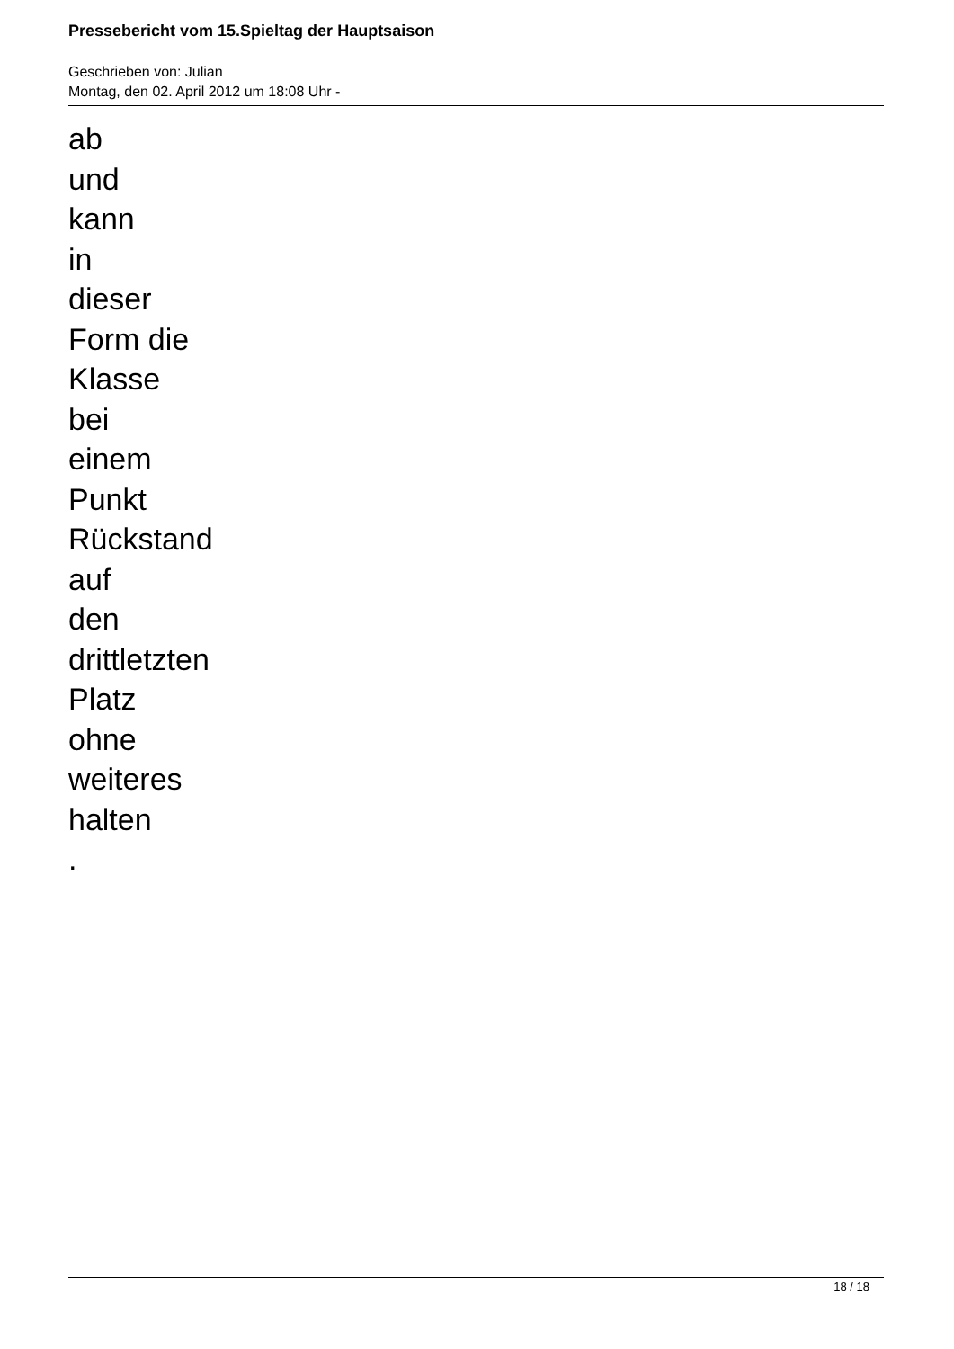Pressebericht vom 15.Spieltag der Hauptsaison
Geschrieben von: Julian
Montag, den 02. April 2012 um 18:08 Uhr -
ab
und
kann
in
dieser
Form die
Klasse
bei
einem
Punkt
Rückstand
auf
den
drittletzten
Platz
ohne
weiteres
halten
.
18 / 18